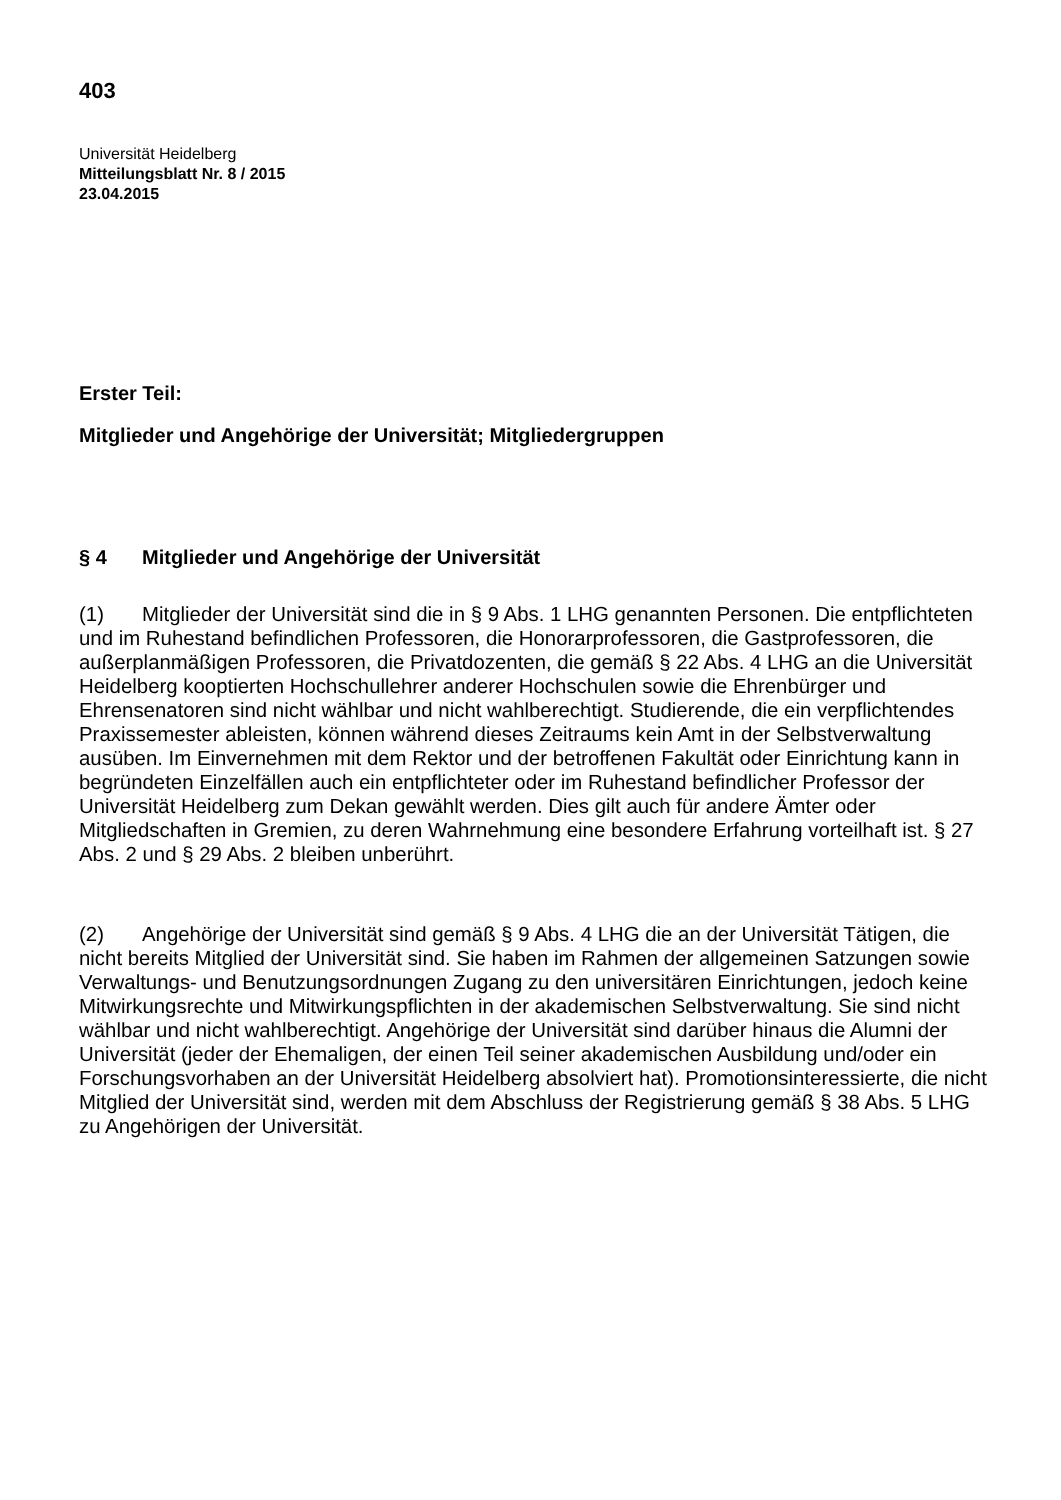403
Universität Heidelberg
Mitteilungsblatt Nr. 8 / 2015
23.04.2015
Erster Teil:
Mitglieder und Angehörige der Universität; Mitgliedergruppen
§ 4 Mitglieder und Angehörige der Universität
(1) Mitglieder der Universität sind die in § 9 Abs. 1 LHG genannten Personen. Die entpflichteten und im Ruhestand befindlichen Professoren, die Honorarprofessoren, die Gastprofessoren, die außerplanmäßigen Professoren, die Privatdozenten, die gemäß § 22 Abs. 4 LHG an die Universität Heidelberg kooptierten Hochschullehrer anderer Hochschulen sowie die Ehrenbürger und Ehrensenatoren sind nicht wählbar und nicht wahlberechtigt. Studierende, die ein verpflichtendes Praxissemester ableisten, können während dieses Zeitraums kein Amt in der Selbstverwaltung ausüben. Im Einvernehmen mit dem Rektor und der betroffenen Fakultät oder Einrichtung kann in begründeten Einzelfällen auch ein entpflichteter oder im Ruhestand befindlicher Professor der Universität Heidelberg zum Dekan gewählt werden. Dies gilt auch für andere Ämter oder Mitgliedschaften in Gremien, zu deren Wahrnehmung eine besondere Erfahrung vorteilhaft ist. § 27 Abs. 2 und § 29 Abs. 2 bleiben unberührt.
(2) Angehörige der Universität sind gemäß § 9 Abs. 4 LHG die an der Universität Tätigen, die nicht bereits Mitglied der Universität sind. Sie haben im Rahmen der allgemeinen Satzungen sowie Verwaltungs- und Benutzungsordnungen Zugang zu den universitären Einrichtungen, jedoch keine Mitwirkungsrechte und Mitwirkungspflichten in der akademischen Selbstverwaltung. Sie sind nicht wählbar und nicht wahlberechtigt. Angehörige der Universität sind darüber hinaus die Alumni der Universität (jeder der Ehemaligen, der einen Teil seiner akademischen Ausbildung und/oder ein Forschungsvorhaben an der Universität Heidelberg absolviert hat). Promotionsinteressierte, die nicht Mitglied der Universität sind, werden mit dem Abschluss der Registrierung gemäß § 38 Abs. 5 LHG zu Angehörigen der Universität.